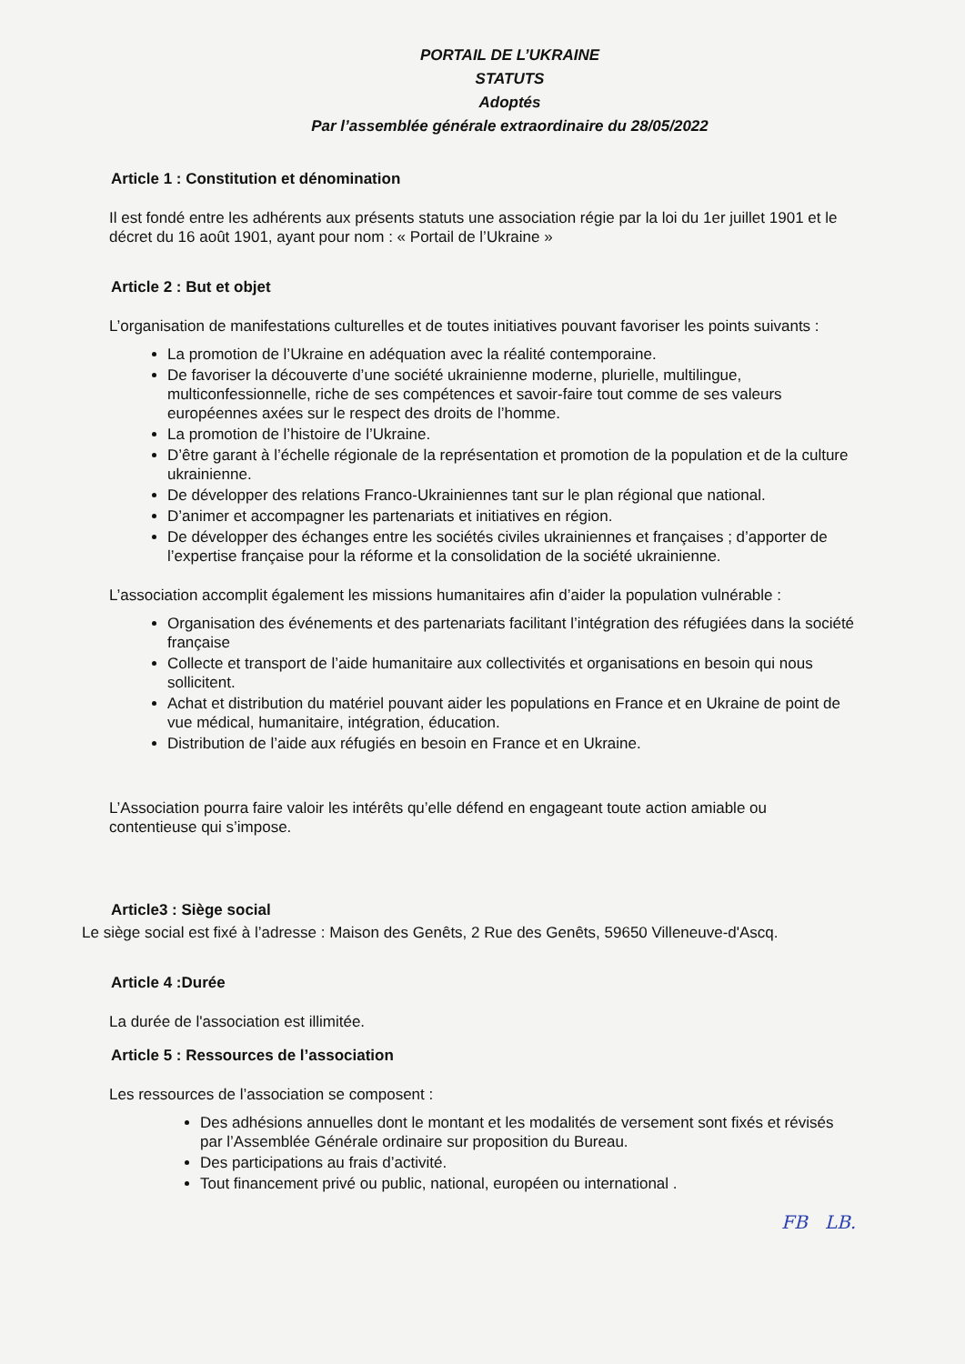PORTAIL DE L’UKRAINE
STATUTS
Adoptés
Par l’assemblée générale extraordinaire du 28/05/2022
Article 1 : Constitution et dénomination
Il est fondé entre les adhérents aux présents statuts une association régie par la loi du 1er juillet 1901 et le décret du 16 août 1901, ayant pour nom : « Portail de l’Ukraine »
Article 2 : But et objet
L’organisation de manifestations culturelles et de toutes initiatives pouvant favoriser les points suivants :
La promotion de l’Ukraine en adéquation avec la réalité contemporaine.
De favoriser la découverte d’une société ukrainienne moderne, plurielle, multilingue, multiconfessionnelle, riche de ses compétences et savoir-faire tout comme de ses valeurs européennes axées sur le respect des droits de l’homme.
La promotion de l’histoire de l’Ukraine.
D’être garant à l’échelle régionale de la représentation et promotion de la population et de la culture ukrainienne.
De développer des relations Franco-Ukrainiennes tant sur le plan régional que national.
D’animer et accompagner les partenariats et initiatives en région.
De développer des échanges entre les sociétés civiles ukrainiennes et françaises ; d’apporter de l’expertise française pour la réforme et la consolidation de la société ukrainienne.
L’association accomplit également les missions humanitaires afin d’aider la population vulnérable :
Organisation des événements et des partenariats facilitant l’intégration des réfugiées dans la société française
Collecte et transport de l’aide humanitaire aux collectivités et organisations en besoin qui nous sollicitent.
Achat et distribution du matériel pouvant aider les populations en France et en Ukraine de point de vue médical, humanitaire, intégration, éducation.
Distribution de l’aide aux réfugiés en besoin en France et en Ukraine.
L’Association pourra faire valoir les intérêts qu’elle défend en engageant toute action amiable ou contentieuse qui s’impose.
Article3 : Siège social
Le siège social est fixé à l’adresse : Maison des Genêts, 2 Rue des Genêts, 59650 Villeneuve-d'Ascq.
Article 4 :Durée
La durée de l'association est illimitée.
Article 5 : Ressources de l’association
Les ressources de l’association se composent :
Des adhésions annuelles dont le montant et les modalités de versement sont fixés et révisés par l’Assemblée Générale ordinaire sur proposition du Bureau.
Des participations au frais d’activité.
Tout financement privé ou public, national, européen ou international .
FB LB.